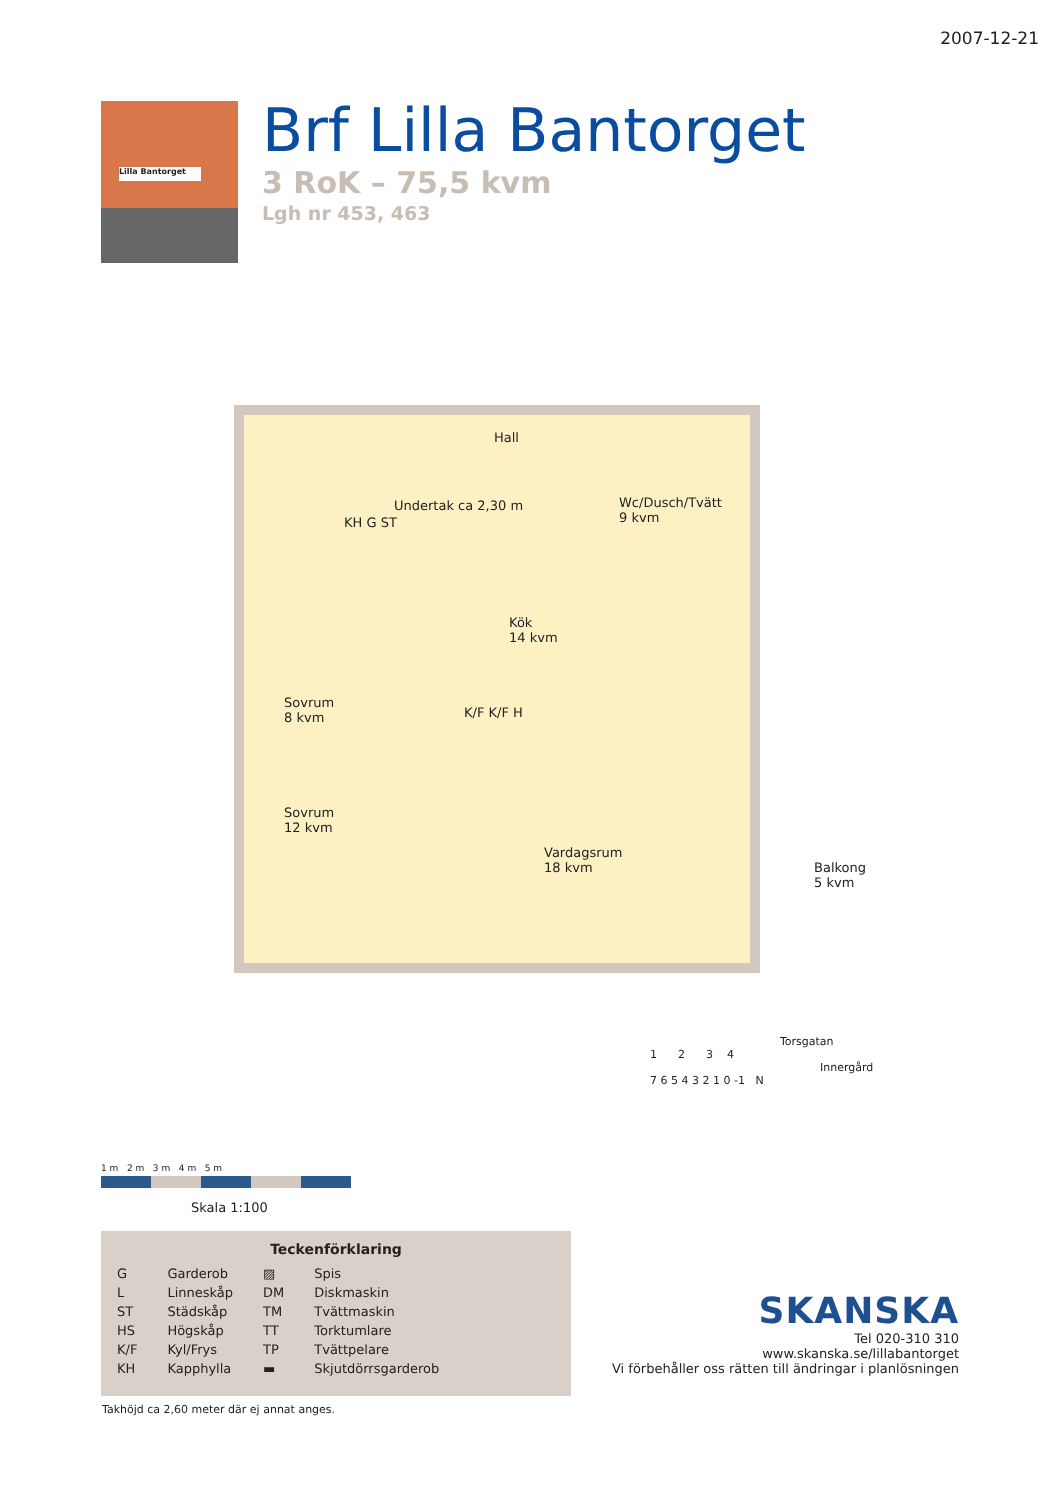2007-12-21
Lilla Bantorget
Brf Lilla Bantorget
3 RoK – 75,5 kvm
Lgh nr 453, 463
Hall
Wc/Dusch/Tvätt
9 kvm
Undertak ca 2,30 m
Kök
14 kvm
Sovrum
8 kvm
Sovrum
12 kvm
Vardagsrum
18 kvm
Balkong
5 kvm
K/F K/F H
KH G ST
1 m 2 m 3 m 4 m 5 m
Skala 1:100
Teckenförklaring
| G | Garderob | ▨ | Spis |
| L | Linneskåp | DM | Diskmaskin |
| ST | Städskåp | TM | Tvättmaskin |
| HS | Högskåp | TT | Torktumlare |
| K/F | Kyl/Frys | TP | Tvättpelare |
| KH | Kapphylla | ▬ | Skjutdörrsgarderob |
Takhöjd ca 2,60 meter där ej annat anges.
Torsgatan
1 2 3 4
Innergård
7 6 5 4 3 2 1 0 -1 N
SKANSKA
Tel 020-310 310
www.skanska.se/lillabantorget
Vi förbehåller oss rätten till ändringar i planlösningen